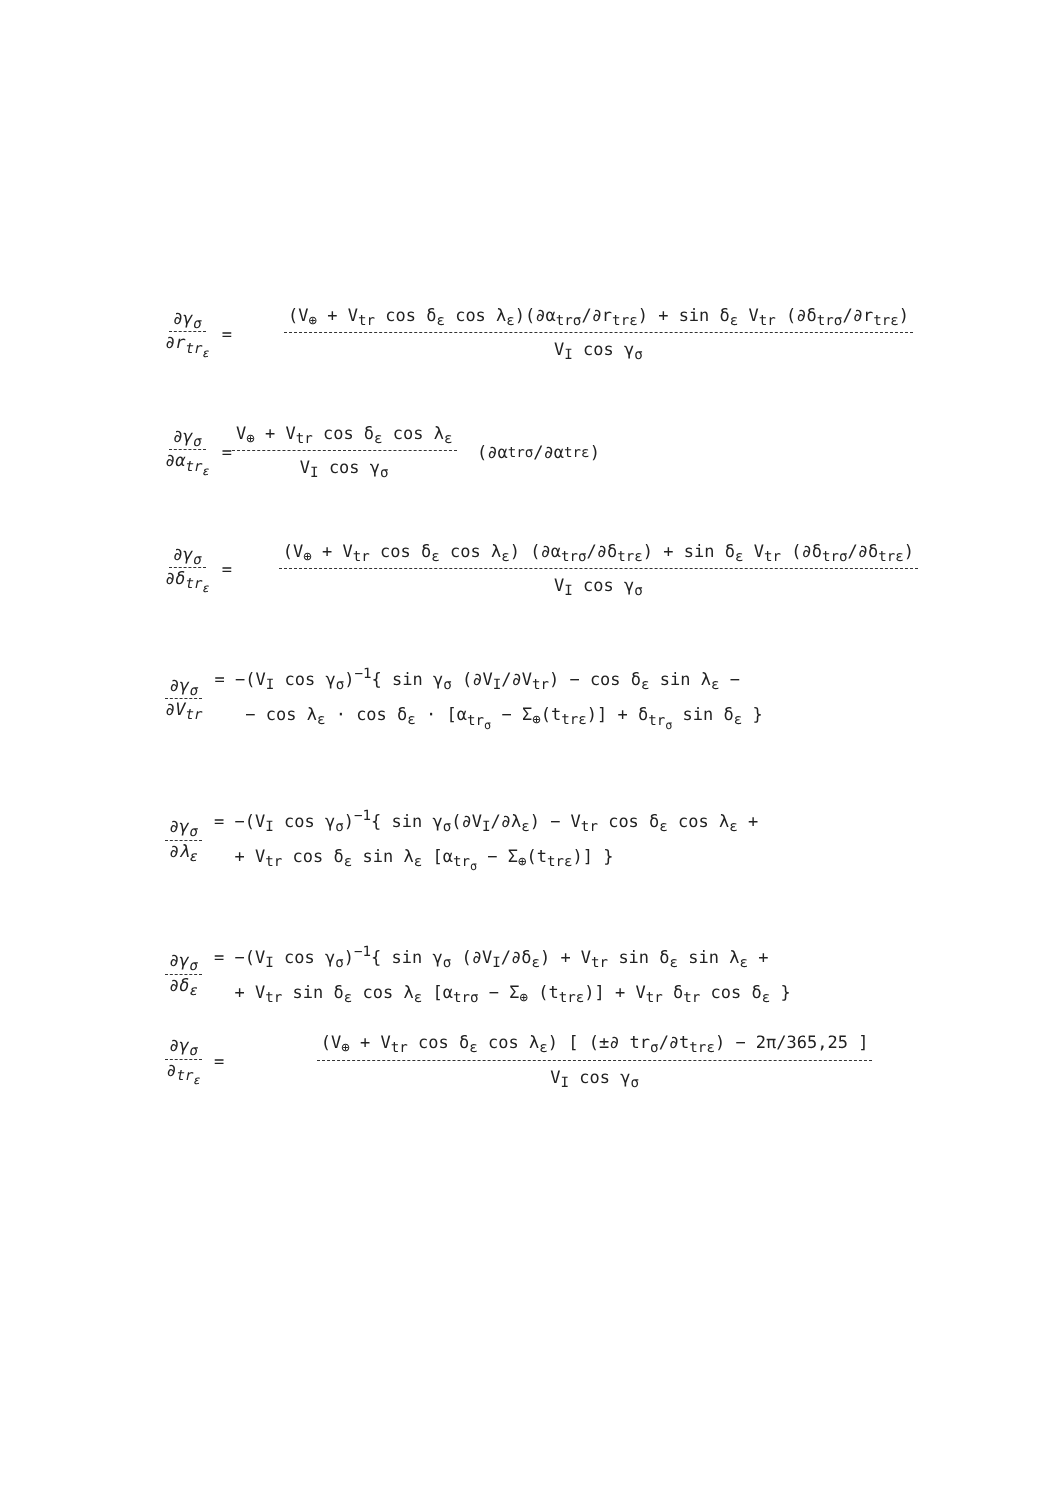∂γ<sub>σ</sub> ∂r<sub>tr<sub>ε</sub></sub>
=
(V<sub>⊕</sub> + V<sub>tr</sub> cos δ<sub>ε</sub> cos λ<sub>ε</sub>)(∂α<sub>trσ</sub>/∂r<sub>trε</sub>) + sin δ<sub>ε</sub> V<sub>tr</sub> (∂δ<sub>trσ</sub>/∂r<sub>trε</sub>)
V<sub>I</sub> cos γ<sub>σ</sub>
∂γ<sub>σ</sub> ∂α<sub>tr<sub>ε</sub></sub>
=
V<sub>⊕</sub> + V<sub>tr</sub> cos δ<sub>ε</sub> cos λ<sub>ε</sub>
V<sub>I</sub> cos γ<sub>σ</sub>
(∂α<sub>trσ</sub>/∂α<sub>trε</sub>)
∂γ<sub>σ</sub> ∂δ<sub>tr<sub>ε</sub></sub>
=
(V<sub>⊕</sub> + V<sub>tr</sub> cos δ<sub>ε</sub> cos λ<sub>ε</sub>) (∂α<sub>trσ</sub>/∂δ<sub>trε</sub>) + sin δ<sub>ε</sub> V<sub>tr</sub> (∂δ<sub>trσ</sub>/∂δ<sub>trε</sub>)
V<sub>I</sub> cos γ<sub>σ</sub>
∂γ<sub>σ</sub> ∂V<sub>tr</sub>
= −(V<sub>I</sub> cos γ<sub>σ</sub>)<sup>−1</sup>{ sin γ<sub>σ</sub> (∂V<sub>I</sub>/∂V<sub>tr</sub>) − cos δ<sub>ε</sub> sin λ<sub>ε</sub> −
− cos λ<sub>ε</sub> · cos δ<sub>ε</sub> · [α<sub>tr<sub>σ</sub></sub> − Σ<sub>⊕</sub>(t<sub>trε</sub>)] + δ<sub>tr<sub>σ</sub></sub> sin δ<sub>ε</sub> }
∂γ<sub>σ</sub> ∂λ<sub>ε</sub>
= −(V<sub>I</sub> cos γ<sub>σ</sub>)<sup>−1</sup>{ sin γ<sub>σ</sub>(∂V<sub>I</sub>/∂λ<sub>ε</sub>) − V<sub>tr</sub> cos δ<sub>ε</sub> cos λ<sub>ε</sub> +
+ V<sub>tr</sub> cos δ<sub>ε</sub> sin λ<sub>ε</sub> [α<sub>tr<sub>σ</sub></sub> − Σ<sub>⊕</sub>(t<sub>trε</sub>)] }
∂γ<sub>σ</sub> ∂δ<sub>ε</sub>
= −(V<sub>I</sub> cos γ<sub>σ</sub>)<sup>−1</sup>{ sin γ<sub>σ</sub> (∂V<sub>I</sub>/∂δ<sub>ε</sub>) + V<sub>tr</sub> sin δ<sub>ε</sub> sin λ<sub>ε</sub> +
+ V<sub>tr</sub> sin δ<sub>ε</sub> cos λ<sub>ε</sub> [α<sub>trσ</sub> − Σ<sub>⊕</sub> (t<sub>trε</sub>)] + V<sub>tr</sub> δ<sub>tr</sub> cos δ<sub>ε</sub> }
∂γ<sub>σ</sub> ∂<sub>tr<sub>ε</sub></sub>
=
(V<sub>⊕</sub> + V<sub>tr</sub> cos δ<sub>ε</sub> cos λ<sub>ε</sub>) [ (±∂ tr<sub>σ</sub>/∂t<sub>trε</sub>) − 2π/365,25 ]
V<sub>I</sub> cos γ<sub>σ</sub>